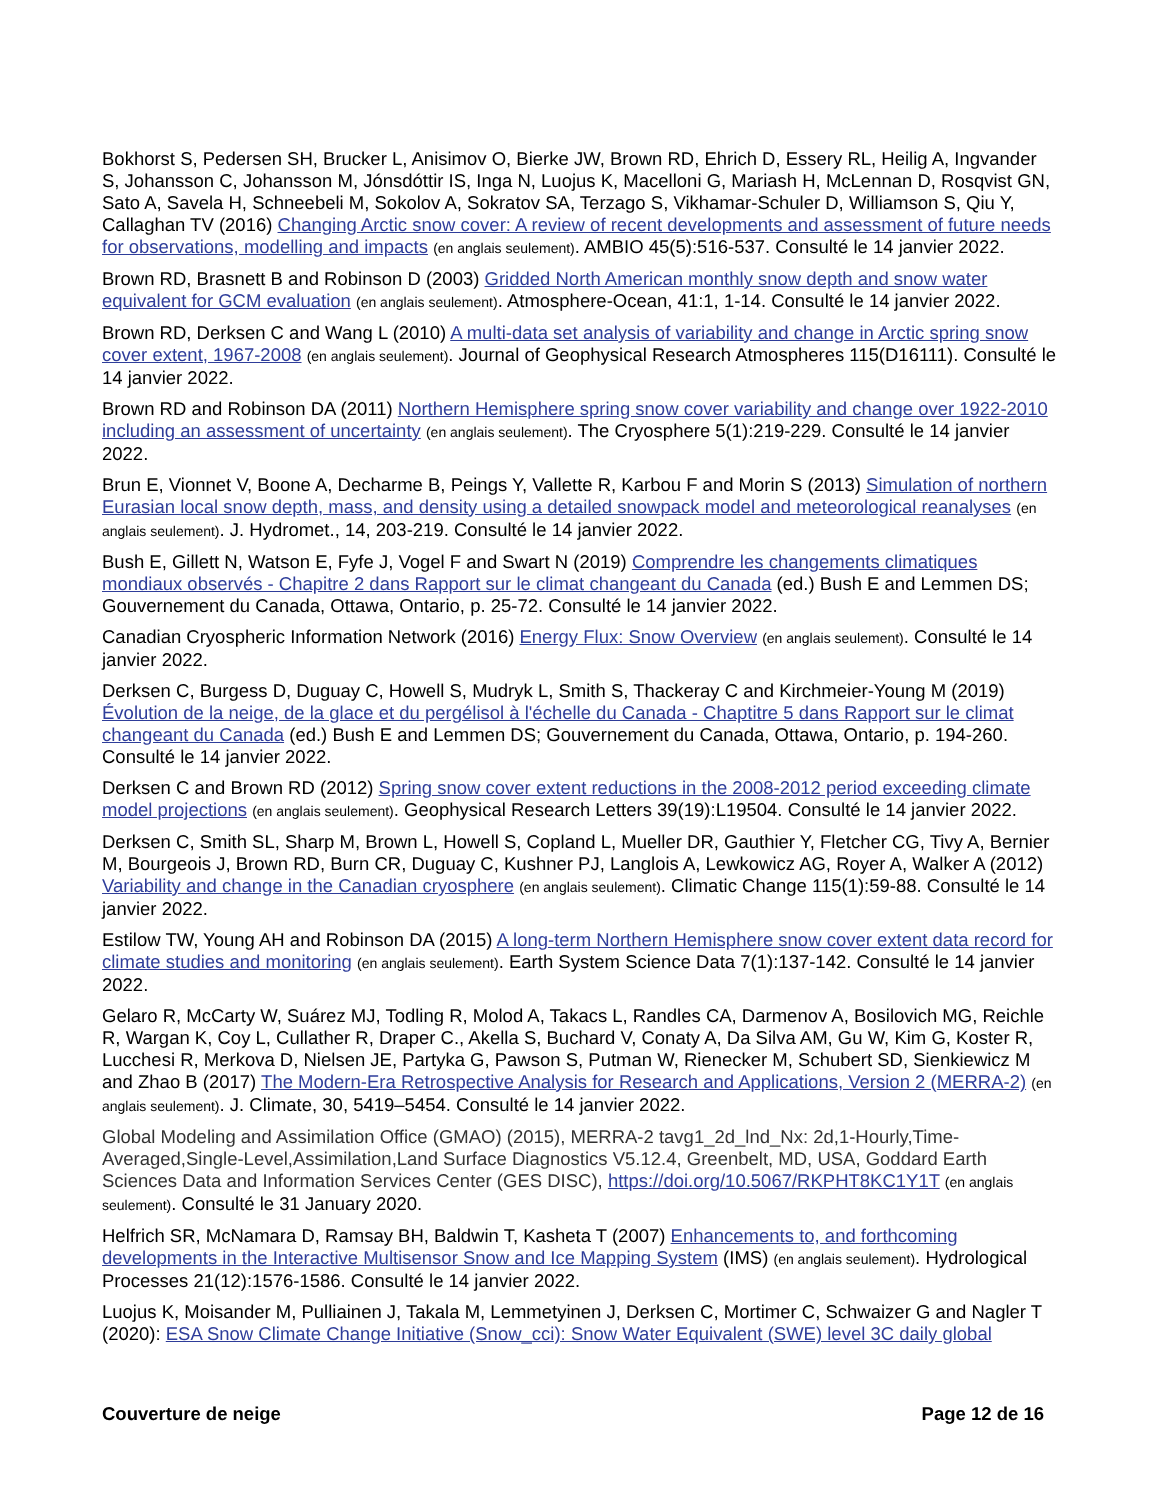Bokhorst S, Pedersen SH, Brucker L, Anisimov O, Bierke JW, Brown RD, Ehrich D, Essery RL, Heilig A, Ingvander S, Johansson C, Johansson M, Jónsdóttir IS, Inga N, Luojus K, Macelloni G, Mariash H, McLennan D, Rosqvist GN, Sato A, Savela H, Schneebeli M, Sokolov A, Sokratov SA, Terzago S, Vikhamar-Schuler D, Williamson S, Qiu Y, Callaghan TV (2016) Changing Arctic snow cover: A review of recent developments and assessment of future needs for observations, modelling and impacts (en anglais seulement). AMBIO 45(5):516-537. Consulté le 14 janvier 2022.
Brown RD, Brasnett B and Robinson D (2003) Gridded North American monthly snow depth and snow water equivalent for GCM evaluation (en anglais seulement). Atmosphere-Ocean, 41:1, 1-14. Consulté le 14 janvier 2022.
Brown RD, Derksen C and Wang L (2010) A multi-data set analysis of variability and change in Arctic spring snow cover extent, 1967-2008 (en anglais seulement). Journal of Geophysical Research Atmospheres 115(D16111). Consulté le 14 janvier 2022.
Brown RD and Robinson DA (2011) Northern Hemisphere spring snow cover variability and change over 1922-2010 including an assessment of uncertainty (en anglais seulement). The Cryosphere 5(1):219-229. Consulté le 14 janvier 2022.
Brun E, Vionnet V, Boone A, Decharme B, Peings Y, Vallette R, Karbou F and Morin S (2013) Simulation of northern Eurasian local snow depth, mass, and density using a detailed snowpack model and meteorological reanalyses (en anglais seulement). J. Hydromet., 14, 203-219. Consulté le 14 janvier 2022.
Bush E, Gillett N, Watson E, Fyfe J, Vogel F and Swart N (2019) Comprendre les changements climatiques mondiaux observés - Chapitre 2 dans Rapport sur le climat changeant du Canada (ed.) Bush E and Lemmen DS; Gouvernement du Canada, Ottawa, Ontario, p. 25-72. Consulté le 14 janvier 2022.
Canadian Cryospheric Information Network (2016) Energy Flux: Snow Overview (en anglais seulement). Consulté le 14 janvier 2022.
Derksen C, Burgess D, Duguay C, Howell S, Mudryk L, Smith S, Thackeray C and Kirchmeier-Young M (2019) Évolution de la neige, de la glace et du pergélisol à l'échelle du Canada - Chaptitre 5 dans Rapport sur le climat changeant du Canada (ed.) Bush E and Lemmen DS; Gouvernement du Canada, Ottawa, Ontario, p. 194-260. Consulté le 14 janvier 2022.
Derksen C and Brown RD (2012) Spring snow cover extent reductions in the 2008-2012 period exceeding climate model projections (en anglais seulement). Geophysical Research Letters 39(19):L19504. Consulté le 14 janvier 2022.
Derksen C, Smith SL, Sharp M, Brown L, Howell S, Copland L, Mueller DR, Gauthier Y, Fletcher CG, Tivy A, Bernier M, Bourgeois J, Brown RD, Burn CR, Duguay C, Kushner PJ, Langlois A, Lewkowicz AG, Royer A, Walker A (2012) Variability and change in the Canadian cryosphere (en anglais seulement). Climatic Change 115(1):59-88. Consulté le 14 janvier 2022.
Estilow TW, Young AH and Robinson DA (2015) A long-term Northern Hemisphere snow cover extent data record for climate studies and monitoring (en anglais seulement). Earth System Science Data 7(1):137-142. Consulté le 14 janvier 2022.
Gelaro R, McCarty W, Suárez MJ, Todling R, Molod A, Takacs L, Randles CA, Darmenov A, Bosilovich MG, Reichle R, Wargan K, Coy L, Cullather R, Draper C., Akella S, Buchard V, Conaty A, Da Silva AM, Gu W, Kim G, Koster R, Lucchesi R, Merkova D, Nielsen JE, Partyka G, Pawson S, Putman W, Rienecker M, Schubert SD, Sienkiewicz M and Zhao B (2017) The Modern-Era Retrospective Analysis for Research and Applications, Version 2 (MERRA-2) (en anglais seulement). J. Climate, 30, 5419–5454. Consulté le 14 janvier 2022.
Global Modeling and Assimilation Office (GMAO) (2015), MERRA-2 tavg1_2d_lnd_Nx: 2d,1-Hourly,Time-Averaged,Single-Level,Assimilation,Land Surface Diagnostics V5.12.4, Greenbelt, MD, USA, Goddard Earth Sciences Data and Information Services Center (GES DISC), https://doi.org/10.5067/RKPHT8KC1Y1T (en anglais seulement). Consulté le 31 January 2020.
Helfrich SR, McNamara D, Ramsay BH, Baldwin T, Kasheta T (2007) Enhancements to, and forthcoming developments in the Interactive Multisensor Snow and Ice Mapping System (IMS) (en anglais seulement). Hydrological Processes 21(12):1576-1586. Consulté le 14 janvier 2022.
Luojus K, Moisander M, Pulliainen J, Takala M, Lemmetyinen J, Derksen C, Mortimer C, Schwaizer G and Nagler T (2020): ESA Snow Climate Change Initiative (Snow_cci): Snow Water Equivalent (SWE) level 3C daily global
Couverture de neige Page 12 de 16